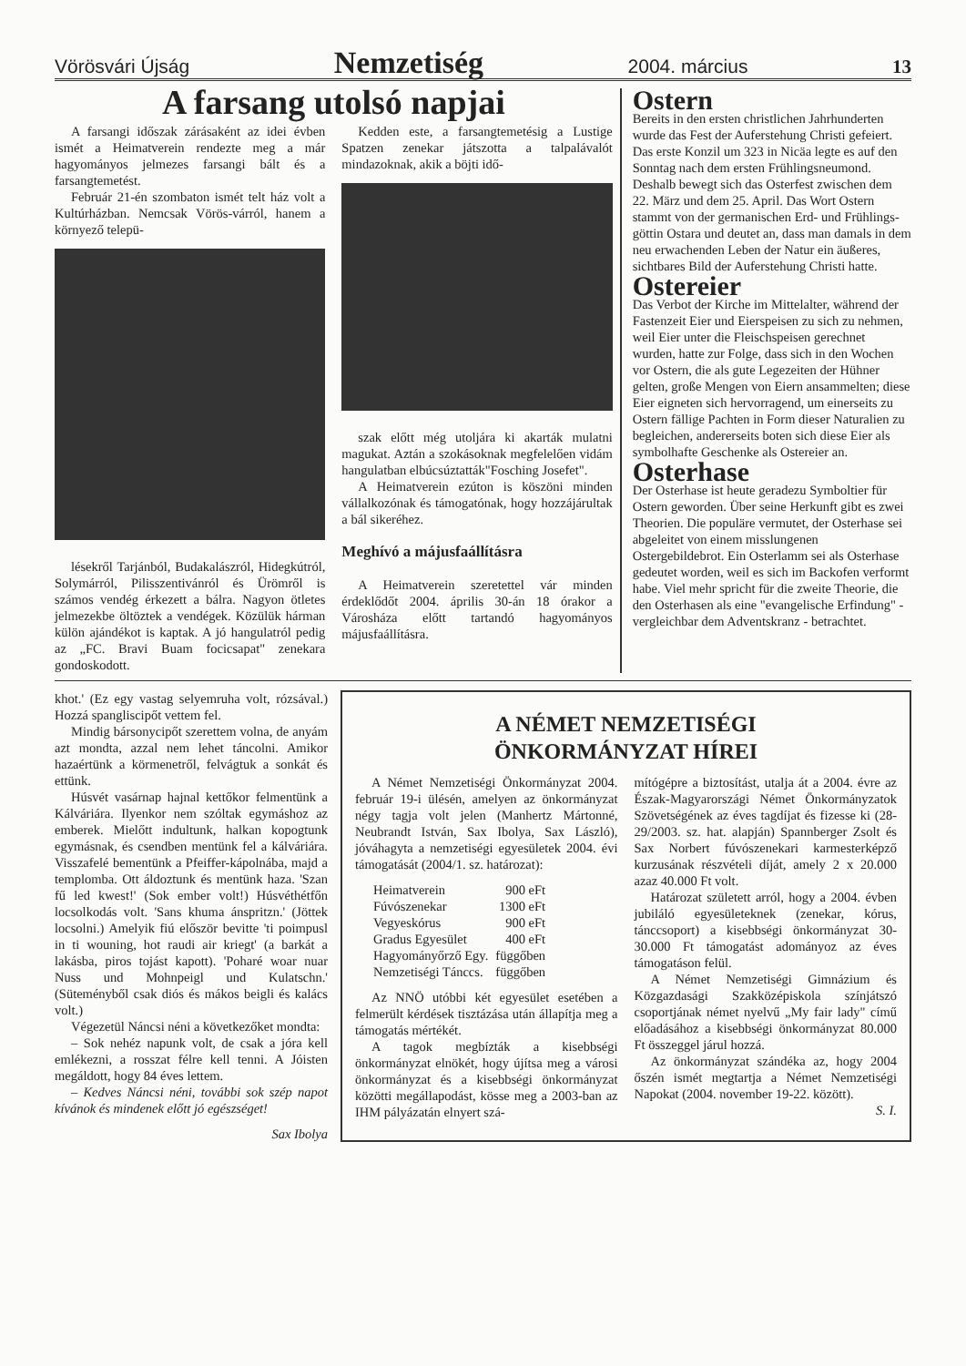Vörösvári Újság Nemzetiség 2004. március 13
A farsang utolsó napjai
A farsangi időszak zárásaként az idei évben ismét a Heimatverein rendezte meg a már hagyományos jelmezes farsangi bált és a farsangtemetést.
Február 21-én szombaton ismét telt ház volt a Kultúrházban. Nemcsak Vörös-várról, hanem a környező telepü-
lésekről Tarjánból, Budakalászról, Hidegkútról, Solymárról, Pilisszentivánról és Ürömről is számos vendég érkezett a bálra. Nagyon ötletes jelmezekbe öltöztek a vendégek. Közülük hárman külön ajándékot is kaptak. A jó hangulatról pedig az „FC. Bravi Buam focicsapat" zenekara gondoskodott.
Kedden este, a farsangtemetésig a Lustige Spatzen zenekar játszotta a talpalávalót mindazoknak, akik a böjti idő-
szak előtt még utoljára ki akarták mulatni magukat. Aztán a szokásoknak megfelelően vidám hangulatban elbúcsúztatták"Fosching Josefet".
A Heimatverein ezúton is köszöni minden vállalkozónak és támogatónak, hogy hozzájárultak a bál sikeréhez.
Meghívó a májusfaállításra
A Heimatverein szeretettel vár minden érdeklődőt 2004. április 30-án 18 órakor a Városháza előtt tartandó hagyományos májusfaállításra.
Ostern
Bereits in den ersten christlichen Jahrhunderten wurde das Fest der Auferstehung Christi gefeiert. Das erste Konzil um 323 in Nicäa legte es auf den Sonntag nach dem ersten Frühlingsneumond. Deshalb bewegt sich das Osterfest zwischen dem 22. März und dem 25. April. Das Wort Ostern stammt von der germanischen Erd- und Frühlings-göttin Ostara und deutet an, dass man damals in dem neu erwachenden Leben der Natur ein äußeres, sichtbares Bild der Auferstehung Christi hatte.
Ostereier
Das Verbot der Kirche im Mittelalter, während der Fastenzeit Eier und Eierspeisen zu sich zu nehmen, weil Eier unter die Fleischspeisen gerechnet wurden, hatte zur Folge, dass sich in den Wochen vor Ostern, die als gute Legezeiten der Hühner gelten, große Mengen von Eiern ansammelten; diese Eier eigneten sich hervorragend, um einerseits zu Ostern fällige Pachten in Form dieser Naturalien zu begleichen, andererseits boten sich diese Eier als symbolhafte Geschenke als Ostereier an.
Osterhase
Der Osterhase ist heute geradezu Symboltier für Ostern geworden. Über seine Herkunft gibt es zwei Theorien. Die populäre vermutet, der Osterhase sei abgeleitet von einem misslungenen Ostergebildebrot. Ein Osterlamm sei als Osterhase gedeutet worden, weil es sich im Backofen verformt habe. Viel mehr spricht für die zweite Theorie, die den Osterhasen als eine "evangelische Erfindung" - vergleichbar dem Adventskranz - betrachtet.
khot.' (Ez egy vastag selyemruha volt, rózsával.) Hozzá spangliscipőt vettem fel.
Mindig bársonycipőt szerettem volna, de anyám azt mondta, azzal nem lehet táncolni. Amikor hazaértünk a körmenetről, felvágtuk a sonkát és ettünk.
Húsvét vasárnap hajnal kettőkor felmentünk a Kálváriára. Ilyenkor nem szóltak egymáshoz az emberek. Mielőtt indultunk, halkan kopogtunk egymásnak, és csendben mentünk fel a kálváriára. Visszafelé bementünk a Pfeiffer-kápolnába, majd a templomba. Ott áldoztunk és mentünk haza. 'Szan fű led kwest!' (Sok ember volt!) Húsvéthétfőn locsolkodás volt. 'Sans khuma ánspritzn.' (Jöttek locsolni.) Amelyik fiú először bevitte 'ti poimpusl in ti wouning, hot raudi air kriegt' (a barkát a lakásba, piros tojást kapott). 'Poharé woar nuar Nuss und Mohnpeigl und Kulatschn.' (Süteményből csak diós és mákos beigli és kalács volt.)
Végezetül Náncsi néni a következőket mondta:
– Sok nehéz napunk volt, de csak a jóra kell emlékezni, a rosszat félre kell tenni. A Jóisten megáldott, hogy 84 éves lettem.
– Kedves Náncsi néni, további sok szép napot kívánok és mindenek előtt jó egészséget!
Sax Ibolya
A NÉMET NEMZETISÉGI
ÖNKORMÁNYZAT HÍREI
A Német Nemzetiségi Önkormányzat 2004. február 19-i ülésén, amelyen az önkormányzat négy tagja volt jelen (Manhertz Mártonné, Neubrandt István, Sax Ibolya, Sax László), jóváhagyta a nemzetiségi egyesületek 2004. évi támogatását (2004/1. sz. határozat):
| Heimatverein | 900 eFt |
| Fúvószenekar | 1300 eFt |
| Vegyeskórus | 900 eFt |
| Gradus Egyesület | 400 eFt |
| Hagyományőrző Egy. | függőben |
| Nemzetiségi Tánccs. | függőben |
Az NNÖ utóbbi két egyesület esetében a felmerült kérdések tisztázása után állapítja meg a támogatás mértékét.
A tagok megbízták a kisebbségi önkormányzat elnökét, hogy újítsa meg a városi önkormányzat és a kisebbségi önkormányzat közötti megállapodást, kösse meg a 2003-ban az IHM pályázatán elnyert szá-
mítógépre a biztosítást, utalja át a 2004. évre az Észak-Magyarországi Német Önkormányzatok Szövetségének az éves tagdíjat és fizesse ki (28-29/2003. sz. hat. alapján) Spannberger Zsolt és Sax Norbert fúvószenekari karmesterképző kurzusának részvételi díját, amely 2 x 20.000 azaz 40.000 Ft volt.
Határozat született arról, hogy a 2004. évben jubiláló egyesületeknek (zenekar, kórus, tánccsoport) a kisebbségi önkormányzat 30-30.000 Ft támogatást adományoz az éves támogatáson felül.
A Német Nemzetiségi Gimnázium és Közgazdasági Szakközépiskola színjátszó csoportjának német nyelvű „My fair lady" című előadásához a kisebbségi önkormányzat 80.000 Ft összeggel járul hozzá.
Az önkormányzat szándéka az, hogy 2004 őszén ismét megtartja a Német Nemzetiségi Napokat (2004. november 19-22. között).
S. I.